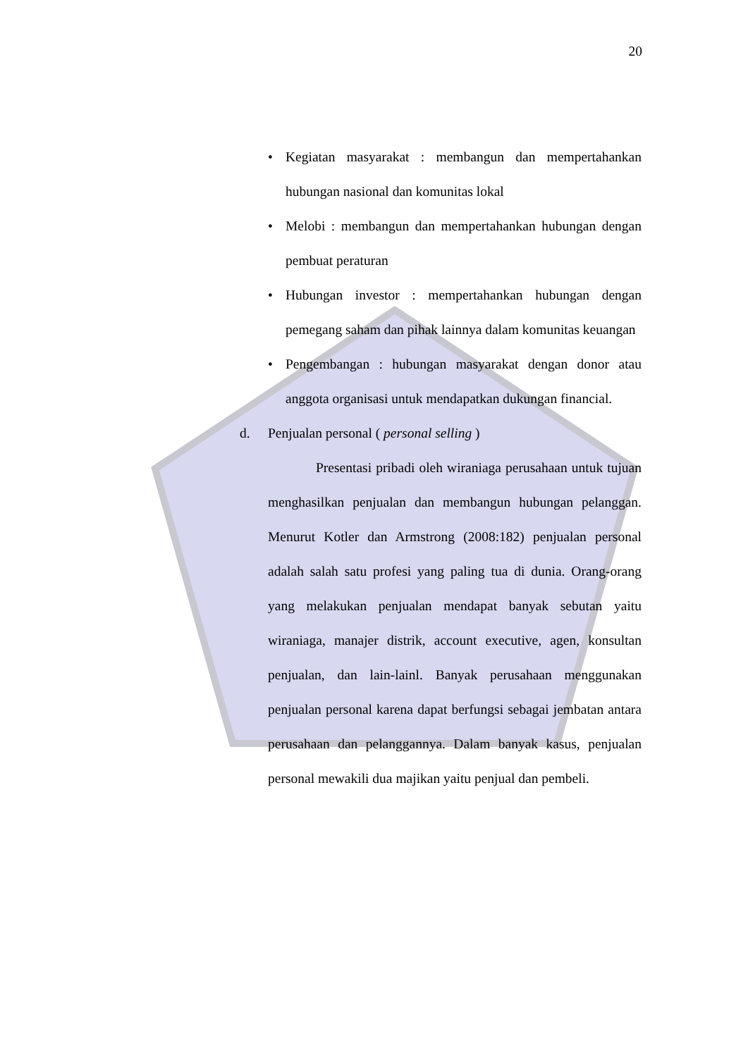20
• Kegiatan masyarakat : membangun dan mempertahankan hubungan nasional dan komunitas lokal
• Melobi : membangun dan mempertahankan hubungan dengan pembuat peraturan
• Hubungan investor : mempertahankan hubungan dengan pemegang saham dan pihak lainnya dalam komunitas keuangan
• Pengembangan : hubungan masyarakat dengan donor atau anggota organisasi untuk mendapatkan dukungan financial.
d. Penjualan personal ( personal selling )
Presentasi pribadi oleh wiraniaga perusahaan untuk tujuan menghasilkan penjualan dan membangun hubungan pelanggan. Menurut Kotler dan Armstrong (2008:182) penjualan personal adalah salah satu profesi yang paling tua di dunia. Orang-orang yang melakukan penjualan mendapat banyak sebutan yaitu wiraniaga, manajer distrik, account executive, agen, konsultan penjualan, dan lain-lainl. Banyak perusahaan menggunakan penjualan personal karena dapat berfungsi sebagai jembatan antara perusahaan dan pelanggannya. Dalam banyak kasus, penjualan personal mewakili dua majikan yaitu penjual dan pembeli.